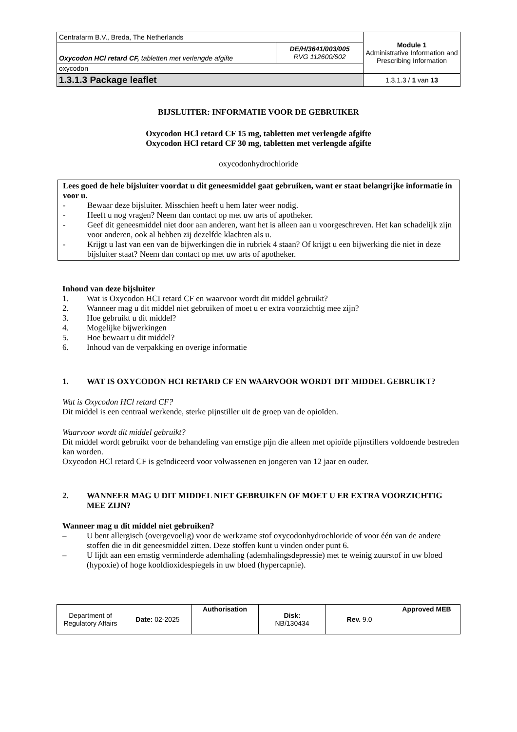| Centrafarm B.V., Breda, The Netherlands | | Module 1 Administrative Information and Prescribing Information |
| Oxycodon HCl retard CF, tabletten met verlengde afgifte | DE/H/3641/003/005 RVG 112600/602 | |
| oxycodon | | |
| 1.3.1.3 Package leaflet | | 1.3.1.3 / 1 van 13 |
BIJSLUITER: INFORMATIE VOOR DE GEBRUIKER
Oxycodon HCl retard CF 15 mg, tabletten met verlengde afgifte
Oxycodon HCl retard CF 30 mg, tabletten met verlengde afgifte
oxycodonhydrochloride
Lees goed de hele bijsluiter voordat u dit geneesmiddel gaat gebruiken, want er staat belangrijke informatie in voor u.
- Bewaar deze bijsluiter. Misschien heeft u hem later weer nodig.
- Heeft u nog vragen? Neem dan contact op met uw arts of apotheker.
- Geef dit geneesmiddel niet door aan anderen, want het is alleen aan u voorgeschreven. Het kan schadelijk zijn voor anderen, ook al hebben zij dezelfde klachten als u.
- Krijgt u last van een van de bijwerkingen die in rubriek 4 staan? Of krijgt u een bijwerking die niet in deze bijsluiter staat? Neem dan contact op met uw arts of apotheker.
Inhoud van deze bijsluiter
1. Wat is Oxycodon HCI retard CF en waarvoor wordt dit middel gebruikt?
2. Wanneer mag u dit middel niet gebruiken of moet u er extra voorzichtig mee zijn?
3. Hoe gebruikt u dit middel?
4. Mogelijke bijwerkingen
5. Hoe bewaart u dit middel?
6. Inhoud van de verpakking en overige informatie
1. WAT IS OXYCODON HCI RETARD CF EN WAARVOOR WORDT DIT MIDDEL GEBRUIKT?
Wat is Oxycodon HCl retard CF?
Dit middel is een centraal werkende, sterke pijnstiller uit de groep van de opioïden.
Waarvoor wordt dit middel gebruikt?
Dit middel wordt gebruikt voor de behandeling van ernstige pijn die alleen met opioïde pijnstillers voldoende bestreden kan worden.
Oxycodon HCl retard CF is geïndiceerd voor volwassenen en jongeren van 12 jaar en ouder.
2. WANNEER MAG U DIT MIDDEL NIET GEBRUIKEN OF MOET U ER EXTRA VOORZICHTIG MEE ZIJN?
Wanneer mag u dit middel niet gebruiken?
– U bent allergisch (overgevoelig) voor de werkzame stof oxycodonhydrochloride of voor één van de andere stoffen die in dit geneesmiddel zitten. Deze stoffen kunt u vinden onder punt 6.
– U lijdt aan een ernstig verminderde ademhaling (ademhalingsdepressie) met te weinig zuurstof in uw bloed (hypoxie) of hoge kooldioxidespiegels in uw bloed (hypercapnie).
| Department of Regulatory Affairs | Date: 02-2025 | Authorisation | Disk: NB/130434 | Rev. 9.0 | Approved MEB |